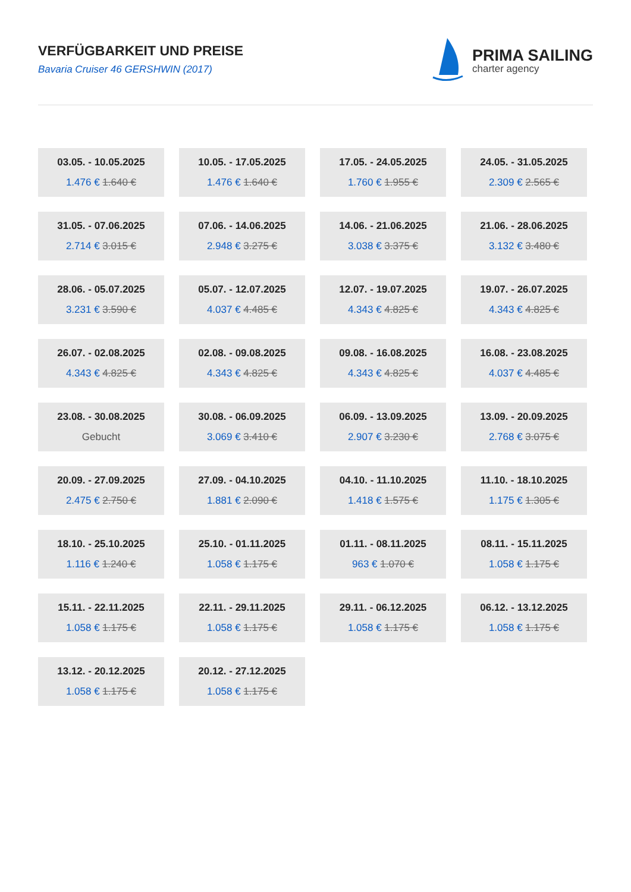VERFÜGBARKEIT UND PREISE
Bavaria Cruiser 46 GERSHWIN (2017)
PRIMA SAILING
charter agency
03.05. - 10.05.2025
1.476 € 1.640 €
10.05. - 17.05.2025
1.476 € 1.640 €
17.05. - 24.05.2025
1.760 € 1.955 €
24.05. - 31.05.2025
2.309 € 2.565 €
31.05. - 07.06.2025
2.714 € 3.015 €
07.06. - 14.06.2025
2.948 € 3.275 €
14.06. - 21.06.2025
3.038 € 3.375 €
21.06. - 28.06.2025
3.132 € 3.480 €
28.06. - 05.07.2025
3.231 € 3.590 €
05.07. - 12.07.2025
4.037 € 4.485 €
12.07. - 19.07.2025
4.343 € 4.825 €
19.07. - 26.07.2025
4.343 € 4.825 €
26.07. - 02.08.2025
4.343 € 4.825 €
02.08. - 09.08.2025
4.343 € 4.825 €
09.08. - 16.08.2025
4.343 € 4.825 €
16.08. - 23.08.2025
4.037 € 4.485 €
23.08. - 30.08.2025
Gebucht
30.08. - 06.09.2025
3.069 € 3.410 €
06.09. - 13.09.2025
2.907 € 3.230 €
13.09. - 20.09.2025
2.768 € 3.075 €
20.09. - 27.09.2025
2.475 € 2.750 €
27.09. - 04.10.2025
1.881 € 2.090 €
04.10. - 11.10.2025
1.418 € 1.575 €
11.10. - 18.10.2025
1.175 € 1.305 €
18.10. - 25.10.2025
1.116 € 1.240 €
25.10. - 01.11.2025
1.058 € 1.175 €
01.11. - 08.11.2025
963 € 1.070 €
08.11. - 15.11.2025
1.058 € 1.175 €
15.11. - 22.11.2025
1.058 € 1.175 €
22.11. - 29.11.2025
1.058 € 1.175 €
29.11. - 06.12.2025
1.058 € 1.175 €
06.12. - 13.12.2025
1.058 € 1.175 €
13.12. - 20.12.2025
1.058 € 1.175 €
20.12. - 27.12.2025
1.058 € 1.175 €